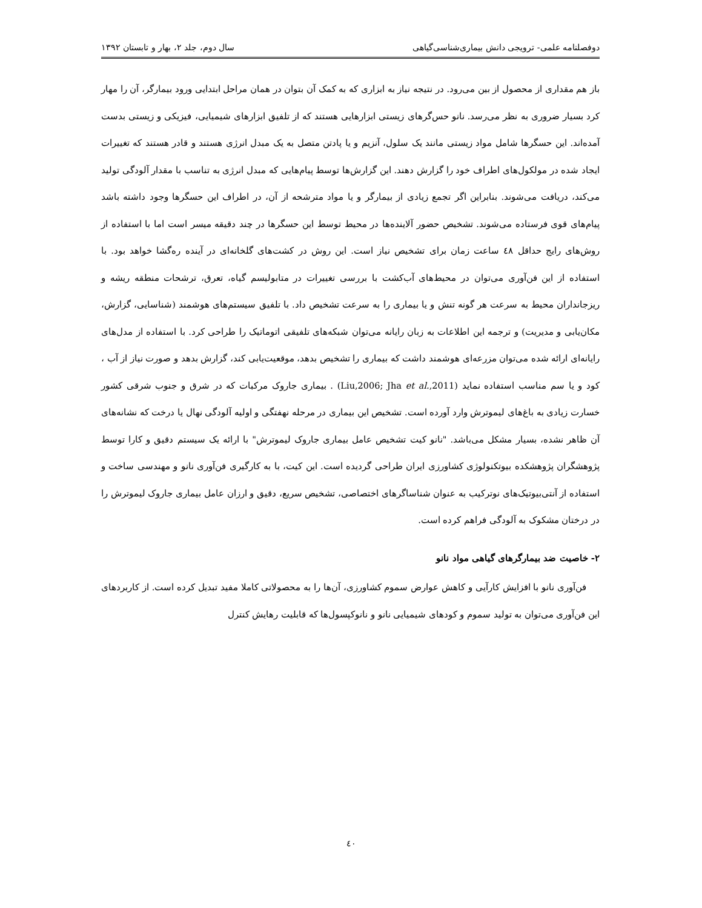دوفصلنامه علمی- ترویجی دانش بیماری‌شناسی‌گیاهی سال دوم، جلد ۲، بهار و تابستان ۱۳۹۲
باز هم مقداری از محصول از بین می‌رود. در نتیجه نیاز به ابزاری که به کمک آن بتوان در همان مراحل ابتدایی ورود بیمارگر، آن را مهار کرد بسیار ضروری به نظر می‌رسد. نانو حس‌گرهای زیستی ابزارهایی هستند که از تلفیق ابزارهای شیمیایی، فیزیکی و زیستی بدست آمده‌اند. این حسگرها شامل مواد زیستی مانند یک سلول، آنزیم و یا پادتن متصل به یک مبدل انرژی هستند و قادر هستند که تغییرات ایجاد شده در مولکول‌های اطراف خود را گزارش دهند. این گزارش‌ها توسط پیام‌هایی که مبدل انرژی به تناسب با مقدار آلودگی تولید می‌کند، دریافت می‌شوند. بنابراین اگر تجمع زیادی از بیمارگر و یا مواد مترشحه از آن، در اطراف این حسگرها وجود داشته باشد پیام‌های قوی فرستاده می‌شوند. تشخیص حضور آلاینده‌ها در محیط توسط این حسگرها در چند دقیقه میسر است اما با استفاده از روش‌های رایج حداقل ٤٨ ساعت زمان برای تشخیص نیاز است. این روش در کشت‌های گلخانه‌ای در آینده ره‌گشا خواهد بود. با استفاده از این فن‌آوری می‌توان در محیط‌های آب‌کشت با بررسی تغییرات در متابولیسم گیاه، تعرق، ترشحات منطقه ریشه و ریزجانداران محیط به سرعت هر گونه تنش و یا بیماری را به سرعت تشخیص داد. با تلفیق سیستم‌های هوشمند (شناسایی، گزارش، مکان‌یابی و مدیریت) و ترجمه این اطلاعات به زبان رایانه می‌توان شبکه‌های تلفیقی اتوماتیک را طراحی کرد. با استفاده از مدل‌های رایانه‌ای ارائه شده می‌توان مزرعه‌ای هوشمند داشت که بیماری را تشخیص بدهد، موقعیت‌یابی کند، گزارش بدهد و صورت نیاز از آب ، کود و یا سم مناسب استفاده نماید (Liu,2006; Jha et al.,2011) . بیماری جاروک مرکبات که در شرق و جنوب شرقی کشور خسارت زیادی به باغ‌های لیموترش وارد آورده است. تشخیص این بیماری در مرحله نهفتگی و اولیه آلودگی نهال یا درخت که نشانه‌های آن ظاهر نشده، بسیار مشکل می‌باشد. "نانو کیت تشخیص عامل بیماری جاروک لیموترش" با ارائه یک سیستم دقیق و کارا توسط پژوهشگران پژوهشکده بیوتکنولوژی کشاورزی ایران طراحی گردیده است. این کیت، با به کارگیری فن‌آوری نانو و مهندسی ساخت و استفاده از آنتی‌بیوتیک‌های نوترکیب به عنوان شناساگرهای اختصاصی، تشخیص سریع، دقیق و ارزان عامل بیماری جاروک لیموترش را در درختان مشکوک به آلودگی فراهم کرده است.
۲- خاصیت ضد بیمارگرهای گیاهی مواد نانو
فن‌آوری نانو با افزایش کارآیی و کاهش عوارض سموم کشاورزی، آن‌ها را به محصولاتی کاملا مفید تبدیل کرده است. از کاربردهای این فن‌آوری می‌توان به تولید سموم و کودهای شیمیایی نانو و نانوکپسول‌ها که قابلیت رهایش کنترل
٤٠